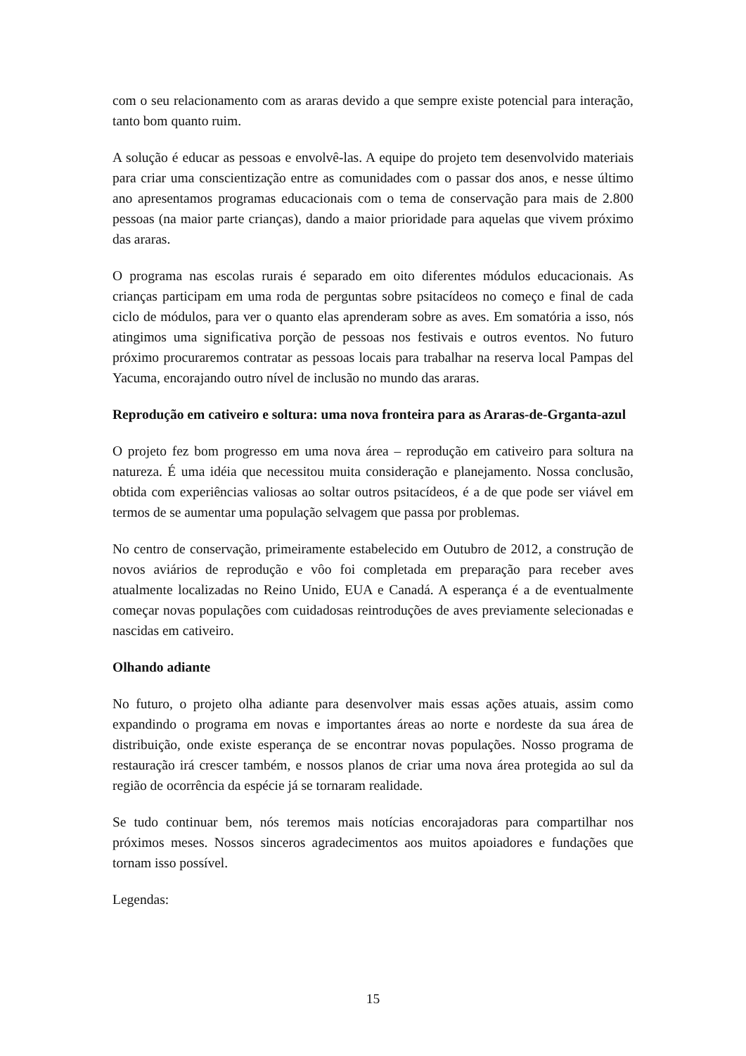com o seu relacionamento com as araras devido a que sempre existe potencial para interação, tanto bom quanto ruim.
A solução é educar as pessoas e envolvê-las. A equipe do projeto tem desenvolvido materiais para criar uma conscientização entre as comunidades com o passar dos anos, e nesse último ano apresentamos programas educacionais com o tema de conservação para mais de 2.800 pessoas (na maior parte crianças), dando a maior prioridade para aquelas que vivem próximo das araras.
O programa nas escolas rurais é separado em oito diferentes módulos educacionais. As crianças participam em uma roda de perguntas sobre psitacídeos no começo e final de cada ciclo de módulos, para ver o quanto elas aprenderam sobre as aves. Em somatória a isso, nós atingimos uma significativa porção de pessoas nos festivais e outros eventos. No futuro próximo procuraremos contratar as pessoas locais para trabalhar na reserva local Pampas del Yacuma, encorajando outro nível de inclusão no mundo das araras.
Reprodução em cativeiro e soltura: uma nova fronteira para as Araras-de-Grganta-azul
O projeto fez bom progresso em uma nova área – reprodução em cativeiro para soltura na natureza. É uma idéia que necessitou muita consideração e planejamento. Nossa conclusão, obtida com experiências valiosas ao soltar outros psitacídeos, é a de que pode ser viável em termos de se aumentar uma população selvagem que passa por problemas.
No centro de conservação, primeiramente estabelecido em Outubro de 2012, a construção de novos aviários de reprodução e vôo foi completada em preparação para receber aves atualmente localizadas no Reino Unido, EUA e Canadá. A esperança é a de eventualmente começar novas populações com cuidadosas reintroduções de aves previamente selecionadas e nascidas em cativeiro.
Olhando adiante
No futuro, o projeto olha adiante para desenvolver mais essas ações atuais, assim como expandindo o programa em novas e importantes áreas ao norte e nordeste da sua área de distribuição, onde existe esperança de se encontrar novas populações. Nosso programa de restauração irá crescer também, e nossos planos de criar uma nova área protegida ao sul da região de ocorrência da espécie já se tornaram realidade.
Se tudo continuar bem, nós teremos mais notícias encorajadoras para compartilhar nos próximos meses. Nossos sinceros agradecimentos aos muitos apoiadores e fundações que tornam isso possível.
Legendas:
15